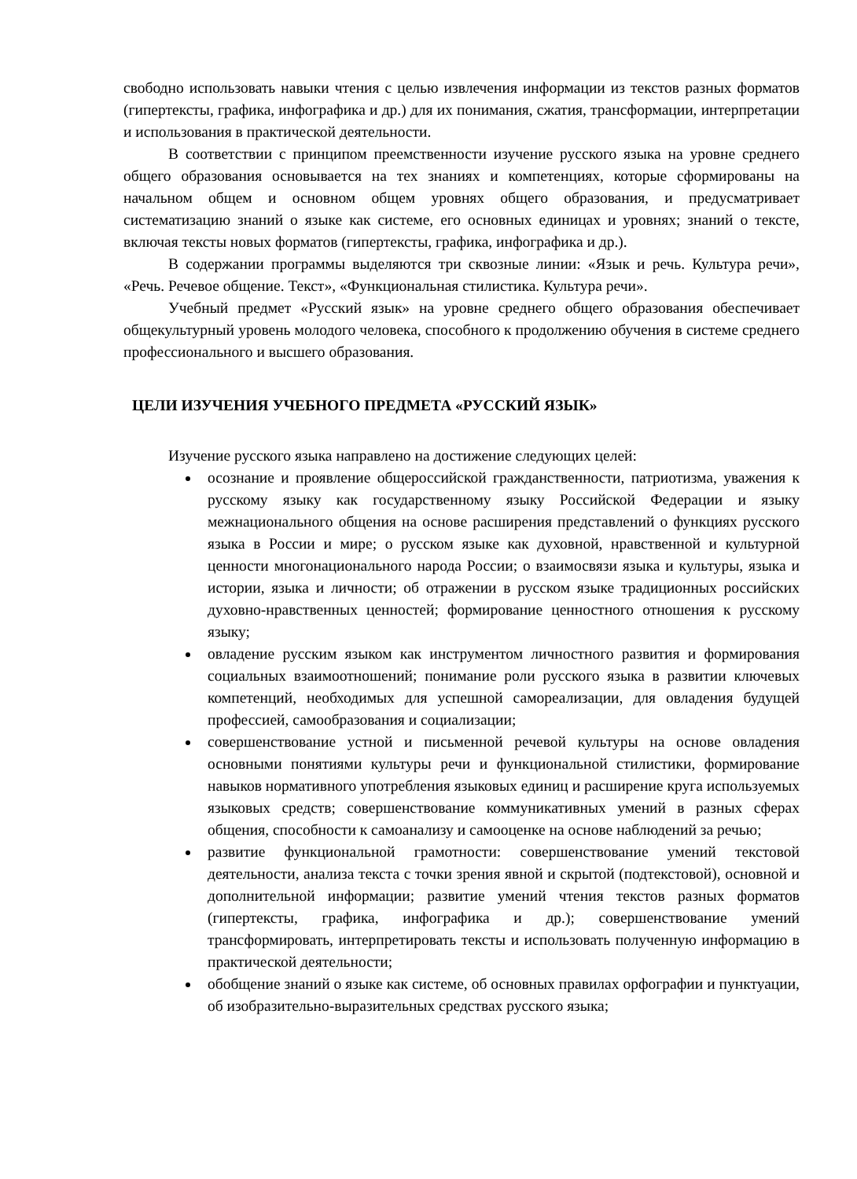свободно использовать навыки чтения с целью извлечения информации из текстов разных форматов (гипертексты, графика, инфографика и др.) для их понимания, сжатия, трансформации, интерпретации и использования в практической деятельности.
В соответствии с принципом преемственности изучение русского языка на уровне среднего общего образования основывается на тех знаниях и компетенциях, которые сформированы на начальном общем и основном общем уровнях общего образования, и предусматривает систематизацию знаний о языке как системе, его основных единицах и уровнях; знаний о тексте, включая тексты новых форматов (гипертексты, графика, инфографика и др.).
В содержании программы выделяются три сквозные линии: «Язык и речь. Культура речи», «Речь. Речевое общение. Текст», «Функциональная стилистика. Культура речи».
Учебный предмет «Русский язык» на уровне среднего общего образования обеспечивает общекультурный уровень молодого человека, способного к продолжению обучения в системе среднего профессионального и высшего образования.
ЦЕЛИ ИЗУЧЕНИЯ УЧЕБНОГО ПРЕДМЕТА «РУССКИЙ ЯЗЫК»
Изучение русского языка направлено на достижение следующих целей:
осознание и проявление общероссийской гражданственности, патриотизма, уважения к русскому языку как государственному языку Российской Федерации и языку межнационального общения на основе расширения представлений о функциях русского языка в России и мире; о русском языке как духовной, нравственной и культурной ценности многонационального народа России; о взаимосвязи языка и культуры, языка и истории, языка и личности; об отражении в русском языке традиционных российских духовно-нравственных ценностей; формирование ценностного отношения к русскому языку;
овладение русским языком как инструментом личностного развития и формирования социальных взаимоотношений; понимание роли русского языка в развитии ключевых компетенций, необходимых для успешной самореализации, для овладения будущей профессией, самообразования и социализации;
совершенствование устной и письменной речевой культуры на основе овладения основными понятиями культуры речи и функциональной стилистики, формирование навыков нормативного употребления языковых единиц и расширение круга используемых языковых средств; совершенствование коммуникативных умений в разных сферах общения, способности к самоанализу и самооценке на основе наблюдений за речью;
развитие функциональной грамотности: совершенствование умений текстовой деятельности, анализа текста с точки зрения явной и скрытой (подтекстовой), основной и дополнительной информации; развитие умений чтения текстов разных форматов (гипертексты, графика, инфографика и др.); совершенствование умений трансформировать, интерпретировать тексты и использовать полученную информацию в практической деятельности;
обобщение знаний о языке как системе, об основных правилах орфографии и пунктуации, об изобразительно-выразительных средствах русского языка;